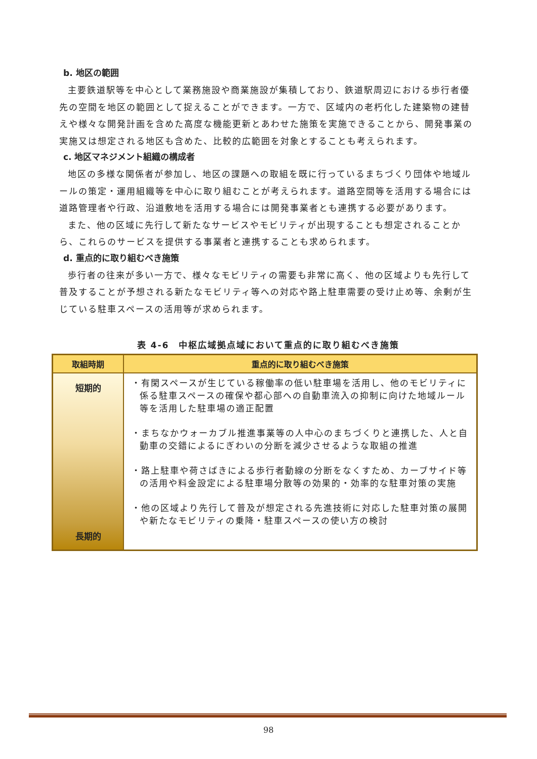b. 地区の範囲
主要鉄道駅等を中心として業務施設や商業施設が集積しており、鉄道駅周辺における歩行者優先の空間を地区の範囲として捉えることができます。一方で、区域内の老朽化した建築物の建替えや様々な開発計画を含めた高度な機能更新とあわせた施策を実施できることから、開発事業の実施又は想定される地区も含めた、比較的広範囲を対象とすることも考えられます。
c. 地区マネジメント組織の構成者
地区の多様な関係者が参加し、地区の課題への取組を既に行っているまちづくり団体や地域ルールの策定・運用組織等を中心に取り組むことが考えられます。道路空間等を活用する場合には道路管理者や行政、沿道敷地を活用する場合には開発事業者とも連携する必要があります。
また、他の区域に先行して新たなサービスやモビリティが出現することも想定されることから、これらのサービスを提供する事業者と連携することも求められます。
d. 重点的に取り組むべき施策
歩行者の往来が多い一方で、様々なモビリティの需要も非常に高く、他の区域よりも先行して普及することが予想される新たなモビリティ等への対応や路上駐車需要の受け止め等、余剰が生じている駐車スペースの活用等が求められます。
表 4-6　中枢広域拠点域において重点的に取り組むべき施策
| 取組時期 | 重点的に取り組むべき施策 |
| --- | --- |
| 短期的 長期的 | ・有閑スペースが生じている稼働率の低い駐車場を活用し、他のモビリティに係る駐車スペースの確保や都心部への自動車流入の抑制に向けた地域ルール等を活用した駐車場の適正配置 ・まちなかウォーカブル推進事業等の人中心のまちづくりと連携した、人と自動車の交錯によるにぎわいの分断を減少させるような取組の推進 ・路上駐車や荷さばきによる歩行者動線の分断をなくすため、カーブサイド等の活用や料金設定による駐車場分散等の効果的・効率的な駐車対策の実施 ・他の区域より先行して普及が想定される先進技術に対応した駐車対策の展開や新たなモビリティの乗降・駐車スペースの使い方の検討 |
98